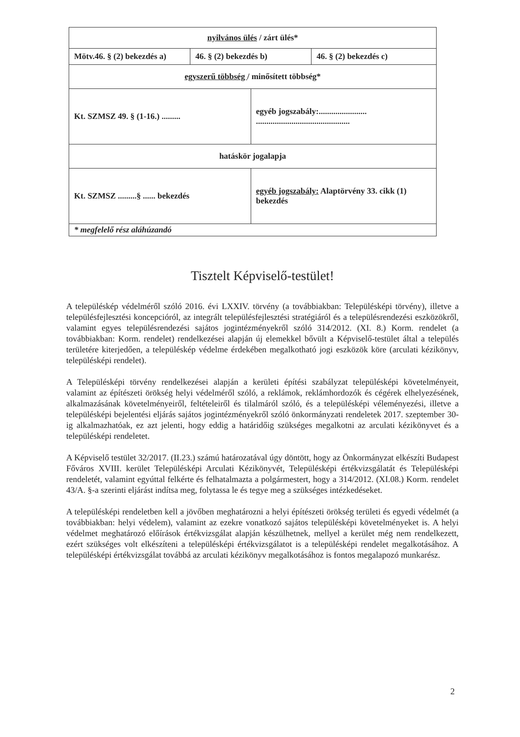| nyilvános ülés / zárt ülés* | | | |
| Mötv.46. § (2) bekezdés a) | 46. § (2) bekezdés b) | | 46. § (2) bekezdés c) |
| egyszerű többség / minősített többség* | | | |
| Kt. SZMSZ 49. § (1-16.) ......... | | egyéb jogszabály:....................... ............................................. | |
| hatáskör jogalapja | | | |
| Kt. SZMSZ .........§ ...... bekezdés | | egyéb jogszabály: Alaptörvény 33. cikk (1) bekezdés | |
| * megfelelő rész aláhúzandó | | | |
Tisztelt Képviselő-testület!
A településkép védelméről szóló 2016. évi LXXIV. törvény (a továbbiakban: Településképi törvény), illetve a településfejlesztési koncepcióról, az integrált településfejlesztési stratégiáról és a településrendezési eszközökről, valamint egyes településrendezési sajátos jogintézményekről szóló 314/2012. (XI. 8.) Korm. rendelet (a továbbiakban: Korm. rendelet) rendelkezései alapján új elemekkel bővült a Képviselő-testület által a település területére kiterjedően, a településkép védelme érdekében megalkotható jogi eszközök köre (arculati kézikönyv, településképi rendelet).
A Településképi törvény rendelkezései alapján a kerületi építési szabályzat településképi követelményeit, valamint az építészeti örökség helyi védelméről szóló, a reklámok, reklámhordozók és cégérek elhelyezésének, alkalmazásának követelményeiről, feltételeiről és tilalmáról szóló, és a településképi véleményezési, illetve a településképi bejelentési eljárás sajátos jogintézményekről szóló önkormányzati rendeletek 2017. szeptember 30-ig alkalmazhatóak, ez azt jelenti, hogy eddig a határidőig szükséges megalkotni az arculati kézikönyvet és a településképi rendeletet.
A Képviselő testület 32/2017. (II.23.) számú határozatával úgy döntött, hogy az Önkormányzat elkészíti Budapest Főváros XVIII. kerület Településképi Arculati Kézikönyvét, Településképi értékvizsgálatát és Településképi rendeletét, valamint egyúttal felkérte és felhatalmazta a polgármestert, hogy a 314/2012. (XI.08.) Korm. rendelet 43/A. §-a szerinti eljárást indítsa meg, folytassa le és tegye meg a szükséges intézkedéseket.
A településképi rendeletben kell a jövőben meghatározni a helyi építészeti örökség területi és egyedi védelmét (a továbbiakban: helyi védelem), valamint az ezekre vonatkozó sajátos településképi követelményeket is. A helyi védelmet meghatározó előírások értékvizsgálat alapján készülhetnek, mellyel a kerület még nem rendelkezett, ezért szükséges volt elkészíteni a településképi értékvizsgálatot is a településképi rendelet megalkotásához. A településképi értékvizsgálat továbbá az arculati kézikönyv megalkotásához is fontos megalapozó munkarész.
2